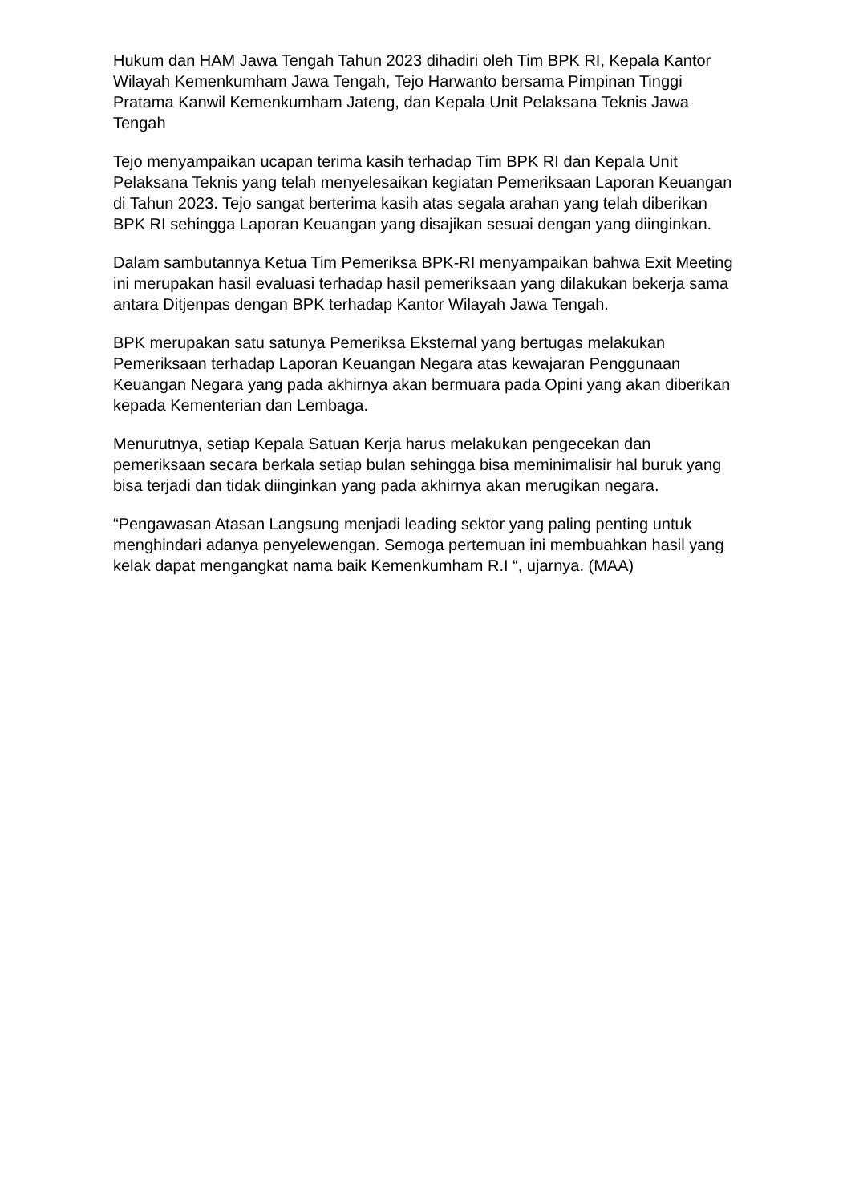Hukum dan HAM Jawa Tengah Tahun 2023 dihadiri oleh Tim BPK RI, Kepala Kantor Wilayah Kemenkumham Jawa Tengah, Tejo Harwanto bersama Pimpinan Tinggi Pratama Kanwil Kemenkumham Jateng, dan Kepala Unit Pelaksana Teknis Jawa Tengah
Tejo menyampaikan ucapan terima kasih terhadap Tim BPK RI dan Kepala Unit Pelaksana Teknis yang telah menyelesaikan kegiatan Pemeriksaan Laporan Keuangan di Tahun 2023. Tejo sangat berterima kasih atas segala arahan yang telah diberikan BPK RI sehingga Laporan Keuangan yang disajikan sesuai dengan yang diinginkan.
Dalam sambutannya Ketua Tim Pemeriksa BPK-RI menyampaikan bahwa Exit Meeting ini merupakan hasil evaluasi terhadap hasil pemeriksaan yang dilakukan bekerja sama antara Ditjenpas dengan BPK terhadap Kantor Wilayah Jawa Tengah.
BPK merupakan satu satunya Pemeriksa Eksternal yang bertugas melakukan Pemeriksaan terhadap Laporan Keuangan Negara atas kewajaran Penggunaan Keuangan Negara yang pada akhirnya akan bermuara pada Opini yang akan diberikan kepada Kementerian dan Lembaga.
Menurutnya, setiap Kepala Satuan Kerja harus melakukan pengecekan dan pemeriksaan secara berkala setiap bulan sehingga bisa meminimalisir hal buruk yang bisa terjadi dan tidak diinginkan yang pada akhirnya akan merugikan negara.
“Pengawasan Atasan Langsung menjadi leading sektor yang paling penting untuk menghindari adanya penyelewengan. Semoga pertemuan ini membuahkan hasil yang kelak dapat mengangkat nama baik Kemenkumham R.I “, ujarnya. (MAA)